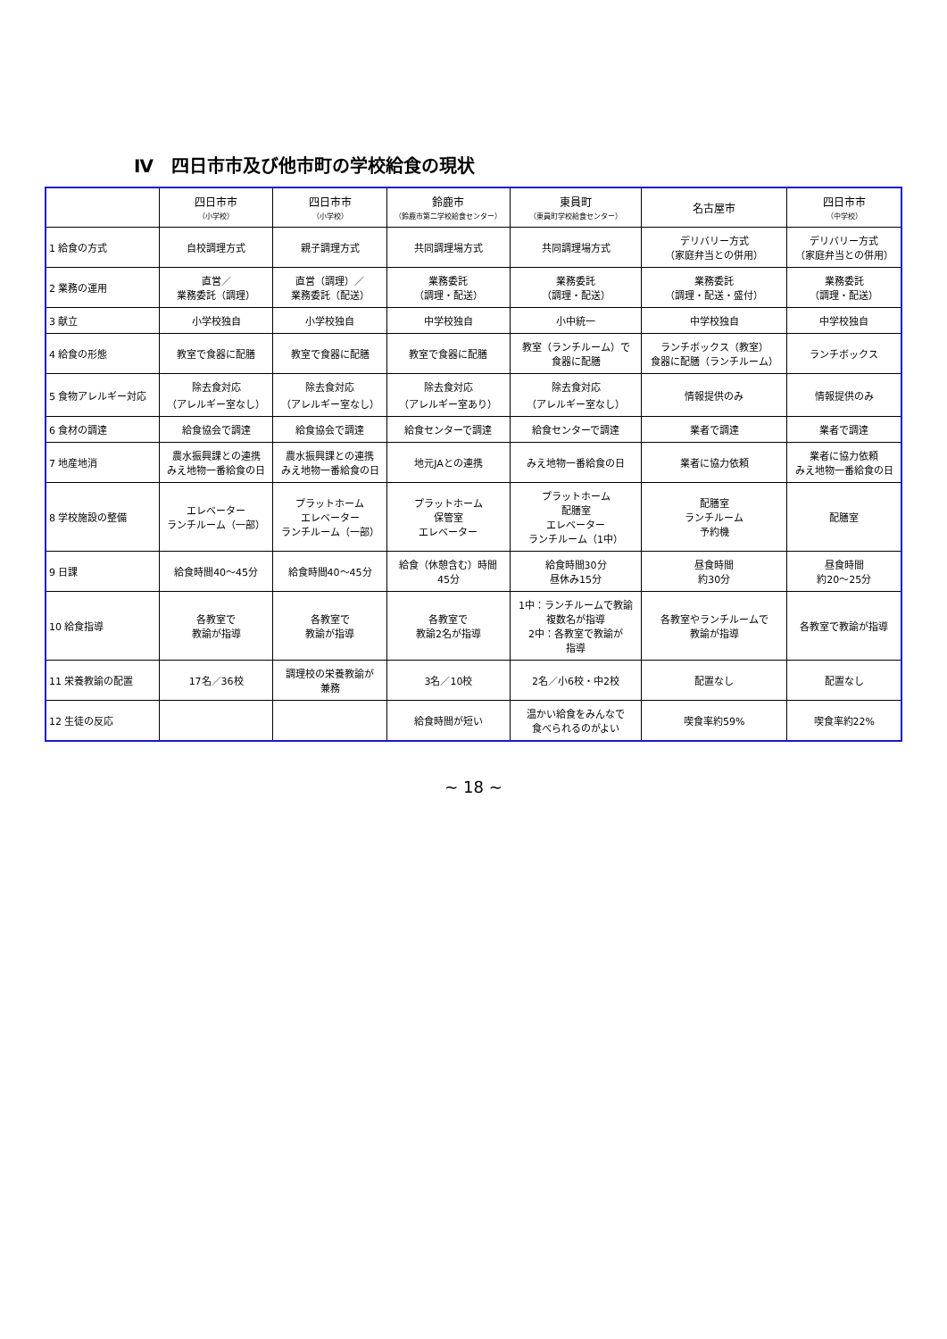Ⅳ　四日市市及び他市町の学校給食の現状
| | 四日市市 （小学校） | 四日市市 （小学校） | 鈴鹿市 （鈴鹿市第二学校給食センター） | 東員町 （東員町学校給食センター） | 名古屋市 | 四日市市 （中学校） |
| --- | --- | --- | --- | --- | --- | --- |
| 1 給食の方式 | 自校調理方式 | 親子調理方式 | 共同調理場方式 | 共同調理場方式 | デリバリー方式 （家庭弁当との併用） | デリバリー方式 （家庭弁当との併用） |
| 2 業務の運用 | 直営／ 業務委託（調理） | 直営（調理）／ 業務委託（配送） | 業務委託 （調理・配送） | 業務委託 （調理・配送） | 業務委託 （調理・配送・盛付） | 業務委託 （調理・配送） |
| 3 献立 | 小学校独自 | 小学校独自 | 中学校独自 | 小中統一 | 中学校独自 | 中学校独自 |
| 4 給食の形態 | 教室で食器に配膳 | 教室で食器に配膳 | 教室で食器に配膳 | 教室（ランチルーム）で 食器に配膳 | ランチボックス（教室） 食器に配膳（ランチルーム） | ランチボックス |
| 5 食物アレルギー対応 | 除去食対応 （アレルギー室なし） | 除去食対応 （アレルギー室なし） | 除去食対応 （アレルギー室あり） | 除去食対応 （アレルギー室なし） | 情報提供のみ | 情報提供のみ |
| 6 食材の調達 | 給食協会で調達 | 給食協会で調達 | 給食センターで調達 | 給食センターで調達 | 業者で調達 | 業者で調達 |
| 7 地産地消 | 農水振興課との連携 みえ地物一番給食の日 | 農水振興課との連携 みえ地物一番給食の日 | 地元JAとの連携 | みえ地物一番給食の日 | 業者に協力依頼 | 業者に協力依頼 みえ地物一番給食の日 |
| 8 学校施設の整備 | エレベーター ランチルーム（一部） | プラットホーム エレベーター ランチルーム（一部） | プラットホーム 保管室 エレベーター | プラットホーム 配膳室 エレベーター ランチルーム（1中） | 配膳室 ランチルーム 予約機 | 配膳室 |
| 9 日課 | 給食時間40～45分 | 給食時間40～45分 | 給食（休憩含む）時間 45分 | 給食時間30分 昼休み15分 | 昼食時間 約30分 | 昼食時間 約20～25分 |
| 10 給食指導 | 各教室で 教諭が指導 | 各教室で 教諭が指導 | 各教室で 教諭2名が指導 | 1中：ランチルームで教諭 複数名が指導 2中：各教室で教諭が 指導 | 各教室やランチルームで 教諭が指導 | 各教室で教諭が指導 |
| 11 栄養教諭の配置 | 17名／36校 | 調理校の栄養教諭が 兼務 | 3名／10校 | 2名／小6校・中2校 | 配置なし | 配置なし |
| 12 生徒の反応 | | | 給食時間が短い | 温かい給食をみんなで 食べられるのがよい | 喫食率約59% | 喫食率約22% |
~ 18 ~